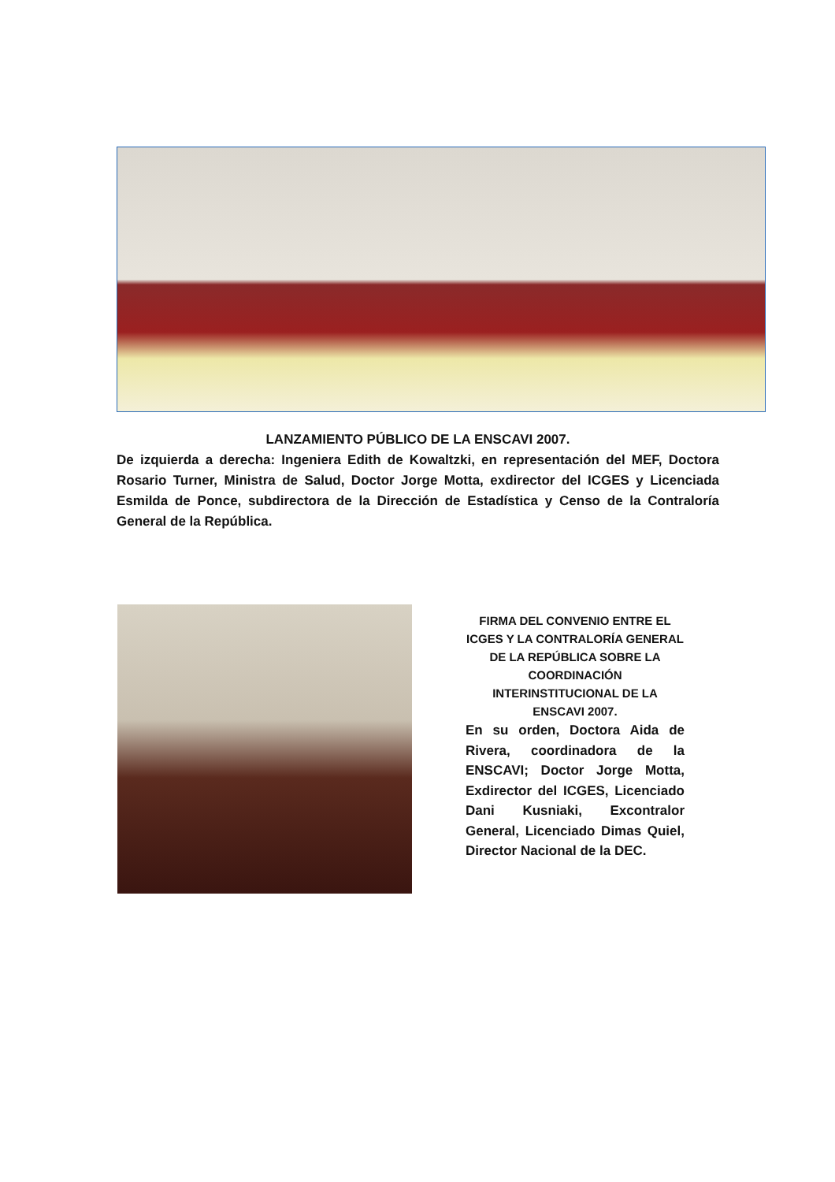LANZAMIENTO PÚBLICO DE LA ENSCAVI 2007.
De izquierda a derecha: Ingeniera Edith de Kowaltzki, en representación del MEF, Doctora Rosario Turner, Ministra de Salud, Doctor Jorge Motta, exdirector del ICGES y Licenciada Esmilda de Ponce, subdirectora de la Dirección de Estadística y Censo de la Contraloría General de la República.
FIRMA DEL CONVENIO ENTRE EL ICGES Y LA CONTRALORÍA GENERAL DE LA REPÚBLICA SOBRE LA COORDINACIÓN INTERINSTITUCIONAL DE LA ENSCAVI 2007.
En su orden, Doctora Aida de Rivera, coordinadora de la ENSCAVI; Doctor Jorge Motta, Exdirector del ICGES, Licenciado Dani Kusniaki, Excontralor General, Licenciado Dimas Quiel, Director Nacional de la DEC.